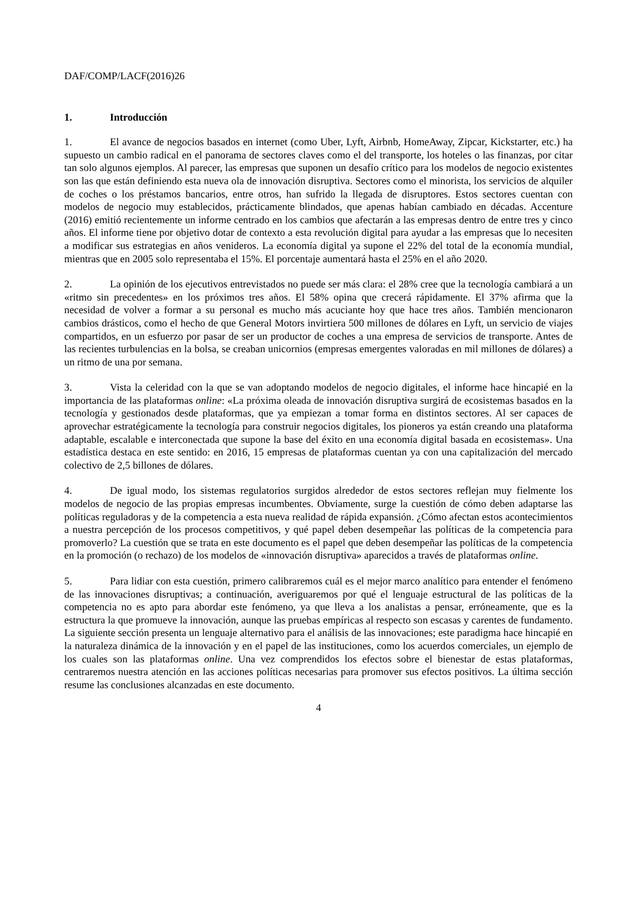DAF/COMP/LACF(2016)26
1. Introducción
1. El avance de negocios basados en internet (como Uber, Lyft, Airbnb, HomeAway, Zipcar, Kickstarter, etc.) ha supuesto un cambio radical en el panorama de sectores claves como el del transporte, los hoteles o las finanzas, por citar tan solo algunos ejemplos. Al parecer, las empresas que suponen un desafío crítico para los modelos de negocio existentes son las que están definiendo esta nueva ola de innovación disruptiva. Sectores como el minorista, los servicios de alquiler de coches o los préstamos bancarios, entre otros, han sufrido la llegada de disruptores. Estos sectores cuentan con modelos de negocio muy establecidos, prácticamente blindados, que apenas habían cambiado en décadas. Accenture (2016) emitió recientemente un informe centrado en los cambios que afectarán a las empresas dentro de entre tres y cinco años. El informe tiene por objetivo dotar de contexto a esta revolución digital para ayudar a las empresas que lo necesiten a modificar sus estrategias en años venideros. La economía digital ya supone el 22% del total de la economía mundial, mientras que en 2005 solo representaba el 15%. El porcentaje aumentará hasta el 25% en el año 2020.
2. La opinión de los ejecutivos entrevistados no puede ser más clara: el 28% cree que la tecnología cambiará a un «ritmo sin precedentes» en los próximos tres años. El 58% opina que crecerá rápidamente. El 37% afirma que la necesidad de volver a formar a su personal es mucho más acuciante hoy que hace tres años. También mencionaron cambios drásticos, como el hecho de que General Motors invirtiera 500 millones de dólares en Lyft, un servicio de viajes compartidos, en un esfuerzo por pasar de ser un productor de coches a una empresa de servicios de transporte. Antes de las recientes turbulencias en la bolsa, se creaban unicornios (empresas emergentes valoradas en mil millones de dólares) a un ritmo de una por semana.
3. Vista la celeridad con la que se van adoptando modelos de negocio digitales, el informe hace hincapié en la importancia de las plataformas online: «La próxima oleada de innovación disruptiva surgirá de ecosistemas basados en la tecnología y gestionados desde plataformas, que ya empiezan a tomar forma en distintos sectores. Al ser capaces de aprovechar estratégicamente la tecnología para construir negocios digitales, los pioneros ya están creando una plataforma adaptable, escalable e interconectada que supone la base del éxito en una economía digital basada en ecosistemas». Una estadística destaca en este sentido: en 2016, 15 empresas de plataformas cuentan ya con una capitalización del mercado colectivo de 2,5 billones de dólares.
4. De igual modo, los sistemas regulatorios surgidos alrededor de estos sectores reflejan muy fielmente los modelos de negocio de las propias empresas incumbentes. Obviamente, surge la cuestión de cómo deben adaptarse las políticas reguladoras y de la competencia a esta nueva realidad de rápida expansión. ¿Cómo afectan estos acontecimientos a nuestra percepción de los procesos competitivos, y qué papel deben desempeñar las políticas de la competencia para promoverlo? La cuestión que se trata en este documento es el papel que deben desempeñar las políticas de la competencia en la promoción (o rechazo) de los modelos de «innovación disruptiva» aparecidos a través de plataformas online.
5. Para lidiar con esta cuestión, primero calibraremos cuál es el mejor marco analítico para entender el fenómeno de las innovaciones disruptivas; a continuación, averiguaremos por qué el lenguaje estructural de las políticas de la competencia no es apto para abordar este fenómeno, ya que lleva a los analistas a pensar, erróneamente, que es la estructura la que promueve la innovación, aunque las pruebas empíricas al respecto son escasas y carentes de fundamento. La siguiente sección presenta un lenguaje alternativo para el análisis de las innovaciones; este paradigma hace hincapié en la naturaleza dinámica de la innovación y en el papel de las instituciones, como los acuerdos comerciales, un ejemplo de los cuales son las plataformas online. Una vez comprendidos los efectos sobre el bienestar de estas plataformas, centraremos nuestra atención en las acciones políticas necesarias para promover sus efectos positivos. La última sección resume las conclusiones alcanzadas en este documento.
4